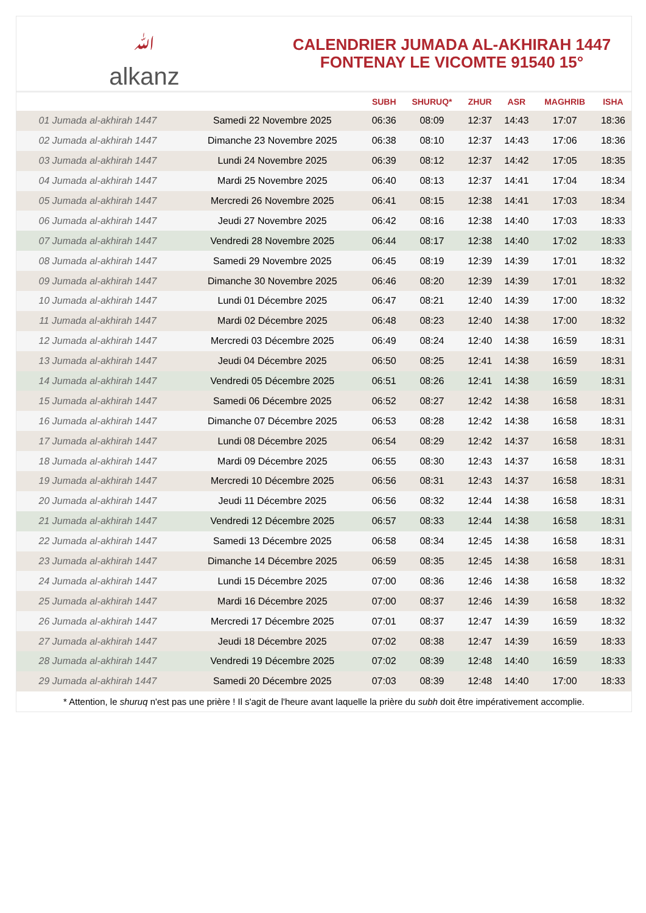ﷲalkanz
CALENDRIER JUMADA AL-AKHIRAH 1447
FONTENAY LE VICOMTE 91540 15°
| | | SUBH | SHURUQ* | ZHUR | ASR | MAGHRIB | ISHA |
| --- | --- | --- | --- | --- | --- | --- | --- |
| 01 Jumada al-akhirah 1447 | Samedi 22 Novembre 2025 | 06:36 | 08:09 | 12:37 | 14:43 | 17:07 | 18:36 |
| 02 Jumada al-akhirah 1447 | Dimanche 23 Novembre 2025 | 06:38 | 08:10 | 12:37 | 14:43 | 17:06 | 18:36 |
| 03 Jumada al-akhirah 1447 | Lundi 24 Novembre 2025 | 06:39 | 08:12 | 12:37 | 14:42 | 17:05 | 18:35 |
| 04 Jumada al-akhirah 1447 | Mardi 25 Novembre 2025 | 06:40 | 08:13 | 12:37 | 14:41 | 17:04 | 18:34 |
| 05 Jumada al-akhirah 1447 | Mercredi 26 Novembre 2025 | 06:41 | 08:15 | 12:38 | 14:41 | 17:03 | 18:34 |
| 06 Jumada al-akhirah 1447 | Jeudi 27 Novembre 2025 | 06:42 | 08:16 | 12:38 | 14:40 | 17:03 | 18:33 |
| 07 Jumada al-akhirah 1447 | Vendredi 28 Novembre 2025 | 06:44 | 08:17 | 12:38 | 14:40 | 17:02 | 18:33 |
| 08 Jumada al-akhirah 1447 | Samedi 29 Novembre 2025 | 06:45 | 08:19 | 12:39 | 14:39 | 17:01 | 18:32 |
| 09 Jumada al-akhirah 1447 | Dimanche 30 Novembre 2025 | 06:46 | 08:20 | 12:39 | 14:39 | 17:01 | 18:32 |
| 10 Jumada al-akhirah 1447 | Lundi 01 Décembre 2025 | 06:47 | 08:21 | 12:40 | 14:39 | 17:00 | 18:32 |
| 11 Jumada al-akhirah 1447 | Mardi 02 Décembre 2025 | 06:48 | 08:23 | 12:40 | 14:38 | 17:00 | 18:32 |
| 12 Jumada al-akhirah 1447 | Mercredi 03 Décembre 2025 | 06:49 | 08:24 | 12:40 | 14:38 | 16:59 | 18:31 |
| 13 Jumada al-akhirah 1447 | Jeudi 04 Décembre 2025 | 06:50 | 08:25 | 12:41 | 14:38 | 16:59 | 18:31 |
| 14 Jumada al-akhirah 1447 | Vendredi 05 Décembre 2025 | 06:51 | 08:26 | 12:41 | 14:38 | 16:59 | 18:31 |
| 15 Jumada al-akhirah 1447 | Samedi 06 Décembre 2025 | 06:52 | 08:27 | 12:42 | 14:38 | 16:58 | 18:31 |
| 16 Jumada al-akhirah 1447 | Dimanche 07 Décembre 2025 | 06:53 | 08:28 | 12:42 | 14:38 | 16:58 | 18:31 |
| 17 Jumada al-akhirah 1447 | Lundi 08 Décembre 2025 | 06:54 | 08:29 | 12:42 | 14:37 | 16:58 | 18:31 |
| 18 Jumada al-akhirah 1447 | Mardi 09 Décembre 2025 | 06:55 | 08:30 | 12:43 | 14:37 | 16:58 | 18:31 |
| 19 Jumada al-akhirah 1447 | Mercredi 10 Décembre 2025 | 06:56 | 08:31 | 12:43 | 14:37 | 16:58 | 18:31 |
| 20 Jumada al-akhirah 1447 | Jeudi 11 Décembre 2025 | 06:56 | 08:32 | 12:44 | 14:38 | 16:58 | 18:31 |
| 21 Jumada al-akhirah 1447 | Vendredi 12 Décembre 2025 | 06:57 | 08:33 | 12:44 | 14:38 | 16:58 | 18:31 |
| 22 Jumada al-akhirah 1447 | Samedi 13 Décembre 2025 | 06:58 | 08:34 | 12:45 | 14:38 | 16:58 | 18:31 |
| 23 Jumada al-akhirah 1447 | Dimanche 14 Décembre 2025 | 06:59 | 08:35 | 12:45 | 14:38 | 16:58 | 18:31 |
| 24 Jumada al-akhirah 1447 | Lundi 15 Décembre 2025 | 07:00 | 08:36 | 12:46 | 14:38 | 16:58 | 18:32 |
| 25 Jumada al-akhirah 1447 | Mardi 16 Décembre 2025 | 07:00 | 08:37 | 12:46 | 14:39 | 16:58 | 18:32 |
| 26 Jumada al-akhirah 1447 | Mercredi 17 Décembre 2025 | 07:01 | 08:37 | 12:47 | 14:39 | 16:59 | 18:32 |
| 27 Jumada al-akhirah 1447 | Jeudi 18 Décembre 2025 | 07:02 | 08:38 | 12:47 | 14:39 | 16:59 | 18:33 |
| 28 Jumada al-akhirah 1447 | Vendredi 19 Décembre 2025 | 07:02 | 08:39 | 12:48 | 14:40 | 16:59 | 18:33 |
| 29 Jumada al-akhirah 1447 | Samedi 20 Décembre 2025 | 07:03 | 08:39 | 12:48 | 14:40 | 17:00 | 18:33 |
* Attention, le shuruq n'est pas une prière ! Il s'agit de l'heure avant laquelle la prière du subh doit être impérativement accomplie.